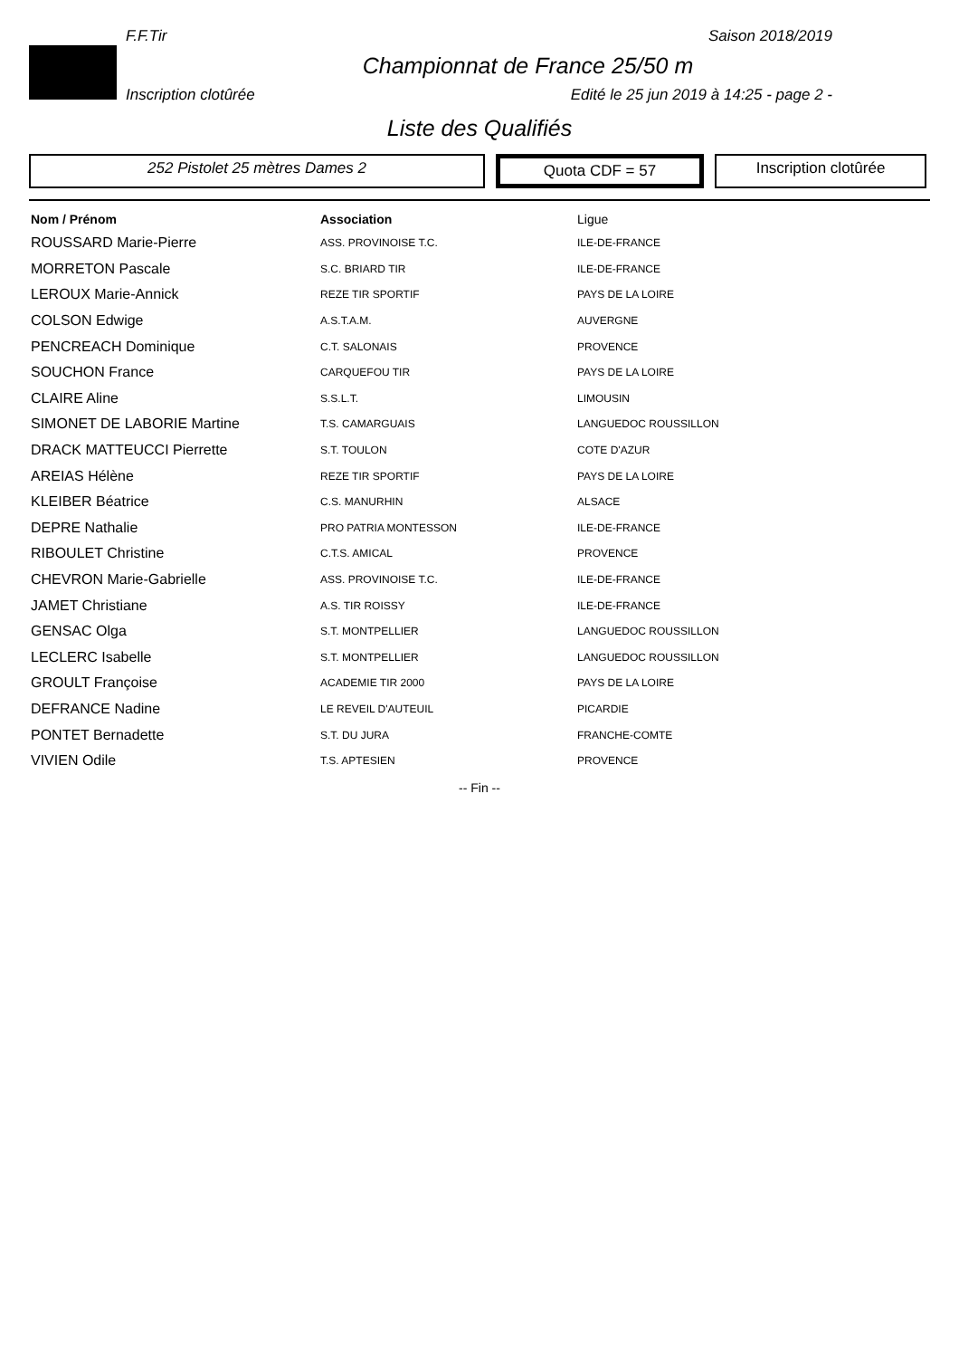F.F.Tir Saison 2018/2019
Championnat de France 25/50 m
Inscription clotûrée Edité le 25 jun 2019 à 14:25 - page 2 -
Liste des Qualifiés
252 Pistolet 25 mètres Dames 2 Quota CDF = 57 Inscription clotûrée
| Nom / Prénom | Association | Ligue |
| --- | --- | --- |
| ROUSSARD Marie-Pierre | ASS. PROVINOISE T.C. | ILE-DE-FRANCE |
| MORRETON Pascale | S.C. BRIARD TIR | ILE-DE-FRANCE |
| LEROUX Marie-Annick | REZE TIR SPORTIF | PAYS DE LA LOIRE |
| COLSON Edwige | A.S.T.A.M. | AUVERGNE |
| PENCREACH Dominique | C.T. SALONAIS | PROVENCE |
| SOUCHON France | CARQUEFOU TIR | PAYS DE LA LOIRE |
| CLAIRE Aline | S.S.L.T. | LIMOUSIN |
| SIMONET DE LABORIE Martine | T.S. CAMARGUAIS | LANGUEDOC ROUSSILLON |
| DRACK MATTEUCCI Pierrette | S.T. TOULON | COTE D'AZUR |
| AREIAS Hélène | REZE TIR SPORTIF | PAYS DE LA LOIRE |
| KLEIBER Béatrice | C.S. MANURHIN | ALSACE |
| DEPRE Nathalie | PRO PATRIA MONTESSON | ILE-DE-FRANCE |
| RIBOULET Christine | C.T.S. AMICAL | PROVENCE |
| CHEVRON Marie-Gabrielle | ASS. PROVINOISE T.C. | ILE-DE-FRANCE |
| JAMET Christiane | A.S. TIR ROISSY | ILE-DE-FRANCE |
| GENSAC Olga | S.T. MONTPELLIER | LANGUEDOC ROUSSILLON |
| LECLERC Isabelle | S.T. MONTPELLIER | LANGUEDOC ROUSSILLON |
| GROULT Françoise | ACADEMIE TIR 2000 | PAYS DE LA LOIRE |
| DEFRANCE Nadine | LE REVEIL D'AUTEUIL | PICARDIE |
| PONTET Bernadette | S.T. DU JURA | FRANCHE-COMTE |
| VIVIEN Odile | T.S. APTESIEN | PROVENCE |
-- Fin --